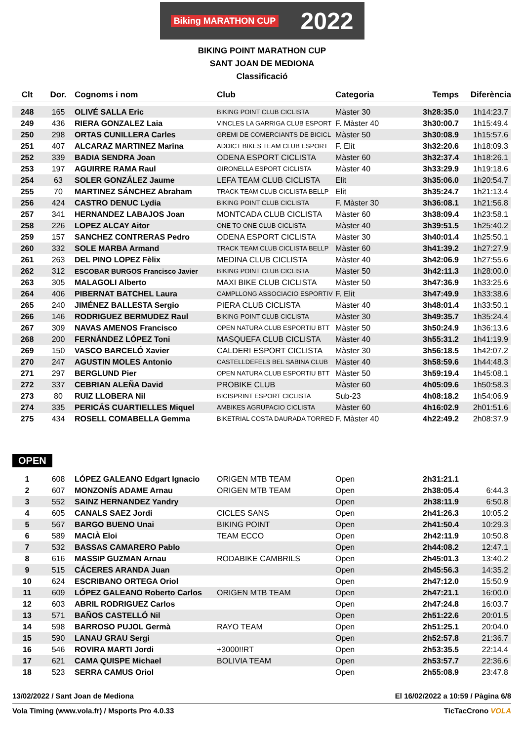Biking MARATHON CUP 2022
BIKING POINT MARATHON CUP
SANT JOAN DE MEDIONA
Classificació
| Clt | Dor. | Cognoms i nom | Club | Categoria | Temps | Diferència |
| --- | --- | --- | --- | --- | --- | --- |
| 248 | 165 | OLIVÉ SALLA Eric | BIKING POINT CLUB CICLISTA | Màster 30 | 3h28:35.0 | 1h14:23.7 |
| 249 | 436 | RIERA GONZALEZ Laia | VINCLES LA GARRIGA CLUB ESPORT | F. Màster 40 | 3h30:00.7 | 1h15:49.4 |
| 250 | 298 | ORTAS CUNILLERA Carles | GREMI DE COMERCIANTS DE BICICL | Màster 50 | 3h30:08.9 | 1h15:57.6 |
| 251 | 407 | ALCARAZ MARTINEZ Marina | ADDICT BIKES TEAM CLUB ESPORT | F. Elit | 3h32:20.6 | 1h18:09.3 |
| 252 | 339 | BADIA SENDRA Joan | ODENA ESPORT CICLISTA | Màster 60 | 3h32:37.4 | 1h18:26.1 |
| 253 | 197 | AGUIRRE RAMA Raul | GIRONELLA ESPORT CICLISTA | Màster 40 | 3h33:29.9 | 1h19:18.6 |
| 254 | 63 | SOLER GONZÁLEZ Jaume | LEFA TEAM CLUB CICLISTA | Elit | 3h35:06.0 | 1h20:54.7 |
| 255 | 70 | MARTINEZ SÁNCHEZ Abraham | TRACK TEAM CLUB CICLISTA BELLP | Elit | 3h35:24.7 | 1h21:13.4 |
| 256 | 424 | CASTRO DENUC Lydia | BIKING POINT CLUB CICLISTA | F. Màster 30 | 3h36:08.1 | 1h21:56.8 |
| 257 | 341 | HERNANDEZ LABAJOS Joan | MONTCADA CLUB CICLISTA | Màster 60 | 3h38:09.4 | 1h23:58.1 |
| 258 | 226 | LOPEZ ALCAY Aitor | ONE TO ONE CLUB CICLISTA | Màster 40 | 3h39:51.5 | 1h25:40.2 |
| 259 | 157 | SANCHEZ CONTRERAS Pedro | ODENA ESPORT CICLISTA | Màster 30 | 3h40:01.4 | 1h25:50.1 |
| 260 | 332 | SOLE MARBA Armand | TRACK TEAM CLUB CICLISTA BELLP | Màster 60 | 3h41:39.2 | 1h27:27.9 |
| 261 | 263 | DEL PINO LOPEZ Fèlix | MEDINA CLUB CICLISTA | Màster 40 | 3h42:06.9 | 1h27:55.6 |
| 262 | 312 | ESCOBAR BURGOS Francisco Javier | BIKING POINT CLUB CICLISTA | Màster 50 | 3h42:11.3 | 1h28:00.0 |
| 263 | 305 | MALAGOLI Alberto | MAXI BIKE CLUB CICLISTA | Màster 50 | 3h47:36.9 | 1h33:25.6 |
| 264 | 406 | PIBERNAT BATCHEL Laura | CAMPLLONG ASSOCIACIO ESPORTIV | F. Elit | 3h47:49.9 | 1h33:38.6 |
| 265 | 240 | JIMÉNEZ BALLESTA Sergio | PIERA CLUB CICLISTA | Màster 40 | 3h48:01.4 | 1h33:50.1 |
| 266 | 146 | RODRIGUEZ BERMUDEZ Raul | BIKING POINT CLUB CICLISTA | Màster 30 | 3h49:35.7 | 1h35:24.4 |
| 267 | 309 | NAVAS AMENOS Francisco | OPEN NATURA CLUB ESPORTIU BTT | Màster 50 | 3h50:24.9 | 1h36:13.6 |
| 268 | 200 | FERNÁNDEZ LÓPEZ Toni | MASQUEFA CLUB CICLISTA | Màster 40 | 3h55:31.2 | 1h41:19.9 |
| 269 | 150 | VASCO BARCELÓ Xavier | CALDERI ESPORT CICLISTA | Màster 30 | 3h56:18.5 | 1h42:07.2 |
| 270 | 247 | AGUSTIN MOLES Antonio | CASTELLDEFELS BEL SABINA CLUB | Màster 40 | 3h58:59.6 | 1h44:48.3 |
| 271 | 297 | BERGLUND Pier | OPEN NATURA CLUB ESPORTIU BTT | Màster 50 | 3h59:19.4 | 1h45:08.1 |
| 272 | 337 | CEBRIAN ALEÑA David | PROBIKE CLUB | Màster 60 | 4h05:09.6 | 1h50:58.3 |
| 273 | 80 | RUIZ LLOBERA Nil | BICISPRINT ESPORT CICLISTA | Sub-23 | 4h08:18.2 | 1h54:06.9 |
| 274 | 335 | PERICÁS CUARTIELLES Miquel | AMBIKES AGRUPACIO CICLISTA | Màster 60 | 4h16:02.9 | 2h01:51.6 |
| 275 | 434 | ROSELL COMABELLA Gemma | BIKETRIAL COSTA DAURADA TORRED | F. Màster 40 | 4h22:49.2 | 2h08:37.9 |
OPEN
| 1 | 608 | LÓPEZ GALEANO Edgart Ignacio | ORIGEN MTB TEAM | Open | 2h31:21.1 | |
| 2 | 607 | MONZONÍS ADAME Arnau | ORIGEN MTB TEAM | Open | 2h38:05.4 | 6:44.3 |
| 3 | 552 | SAINZ HERNANDEZ Yandry | | Open | 2h38:11.9 | 6:50.8 |
| 4 | 605 | CANALS SAEZ Jordi | CICLES SANS | Open | 2h41:26.3 | 10:05.2 |
| 5 | 567 | BARGO BUENO Unai | BIKING POINT | Open | 2h41:50.4 | 10:29.3 |
| 6 | 589 | MACIÀ Eloi | TEAM ECCO | Open | 2h42:11.9 | 10:50.8 |
| 7 | 532 | BASSAS CAMARERO Pablo | | Open | 2h44:08.2 | 12:47.1 |
| 8 | 616 | MASSIP GUZMAN Arnau | RODABIKE CAMBRILS | Open | 2h45:01.3 | 13:40.2 |
| 9 | 515 | CÁCERES ARANDA Juan | | Open | 2h45:56.3 | 14:35.2 |
| 10 | 624 | ESCRIBANO ORTEGA Oriol | | Open | 2h47:12.0 | 15:50.9 |
| 11 | 609 | LÓPEZ GALEANO Roberto Carlos | ORIGEN MTB TEAM | Open | 2h47:21.1 | 16:00.0 |
| 12 | 603 | ABRIL RODRIGUEZ Carlos | | Open | 2h47:24.8 | 16:03.7 |
| 13 | 571 | BAÑOS CASTELLÓ Nil | | Open | 2h51:22.6 | 20:01.5 |
| 14 | 598 | BARROSO PUJOL Germà | RAYO TEAM | Open | 2h51:25.1 | 20:04.0 |
| 15 | 590 | LANAU GRAU Sergi | | Open | 2h52:57.8 | 21:36.7 |
| 16 | 546 | ROVIRA MARTI Jordi | +3000!!RT | Open | 2h53:35.5 | 22:14.4 |
| 17 | 621 | CAMA QUISPE Michael | BOLIVIA TEAM | Open | 2h53:57.7 | 22:36.6 |
| 18 | 523 | SERRA CAMUS Oriol | | Open | 2h55:08.9 | 23:47.8 |
13/02/2022 / Sant Joan de Mediona El 16/02/2022 a 10:59 / Pàgina 6/8
Vola Timing (www.vola.fr) / Msports Pro 4.0.33 TicTacCrono VOLA